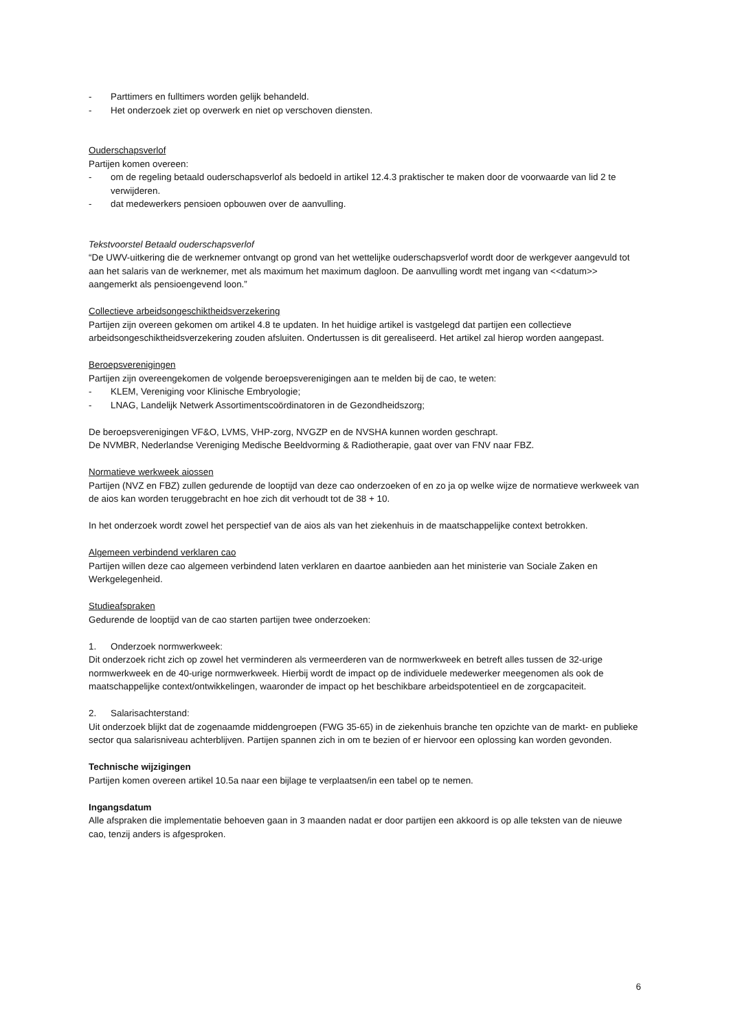- Parttimers en fulltimers worden gelijk behandeld.
- Het onderzoek ziet op overwerk en niet op verschoven diensten.
Ouderschapsverlof
Partijen komen overeen:
- om de regeling betaald ouderschapsverlof als bedoeld in artikel 12.4.3 praktischer te maken door de voorwaarde van lid 2 te verwijderen.
- dat medewerkers pensioen opbouwen over de aanvulling.
Tekstvoorstel Betaald ouderschapsverlof
“De UWV-uitkering die de werknemer ontvangt op grond van het wettelijke ouderschapsverlof wordt door de werkgever aangevuld tot aan het salaris van de werknemer, met als maximum het maximum dagloon. De aanvulling wordt met ingang van <<datum>> aangemerkt als pensioengevend loon.”
Collectieve arbeidsongeschiktheidsverzekering
Partijen zijn overeen gekomen om artikel 4.8 te updaten. In het huidige artikel is vastgelegd dat partijen een collectieve arbeidsongeschiktheidsverzekering zouden afsluiten. Ondertussen is dit gerealiseerd. Het artikel zal hierop worden aangepast.
Beroepsverenigingen
Partijen zijn overeengekomen de volgende beroepsverenigingen aan te melden bij de cao, te weten:
- KLEM, Vereniging voor Klinische Embryologie;
- LNAG, Landelijk Netwerk Assortimentscoördinatoren in de Gezondheidszorg;
De beroepsverenigingen VF&O, LVMS, VHP-zorg, NVGZP en de NVSHA kunnen worden geschrapt.
De NVMBR, Nederlandse Vereniging Medische Beeldvorming & Radiotherapie, gaat over van FNV naar FBZ.
Normatieve werkweek aiossen
Partijen (NVZ en FBZ) zullen gedurende de looptijd van deze cao onderzoeken of en zo ja op welke wijze de normatieve werkweek van de aios kan worden teruggebracht en hoe zich dit verhoudt tot de 38 + 10.
In het onderzoek wordt zowel het perspectief van de aios als van het ziekenhuis in de maatschappelijke context betrokken.
Algemeen verbindend verklaren cao
Partijen willen deze cao algemeen verbindend laten verklaren en daartoe aanbieden aan het ministerie van Sociale Zaken en Werkgelegenheid.
Studieafspraken
Gedurende de looptijd van de cao starten partijen twee onderzoeken:
1. Onderzoek normwerkweek:
Dit onderzoek richt zich op zowel het verminderen als vermeerderen van de normwerkweek en betreft alles tussen de 32-urige normwerkweek en de 40-urige normwerkweek. Hierbij wordt de impact op de individuele medewerker meegenomen als ook de maatschappelijke context/ontwikkelingen, waaronder de impact op het beschikbare arbeidspotentieel en de zorgcapaciteit.
2. Salarisachterstand:
Uit onderzoek blijkt dat de zogenaamde middengroepen (FWG 35-65) in de ziekenhuis branche ten opzichte van de markt- en publieke sector qua salarisniveau achterblijven. Partijen spannen zich in om te bezien of er hiervoor een oplossing kan worden gevonden.
Technische wijzigingen
Partijen komen overeen artikel 10.5a naar een bijlage te verplaatsen/in een tabel op te nemen.
Ingangsdatum
Alle afspraken die implementatie behoeven gaan in 3 maanden nadat er door partijen een akkoord is op alle teksten van de nieuwe cao, tenzij anders is afgesproken.
6